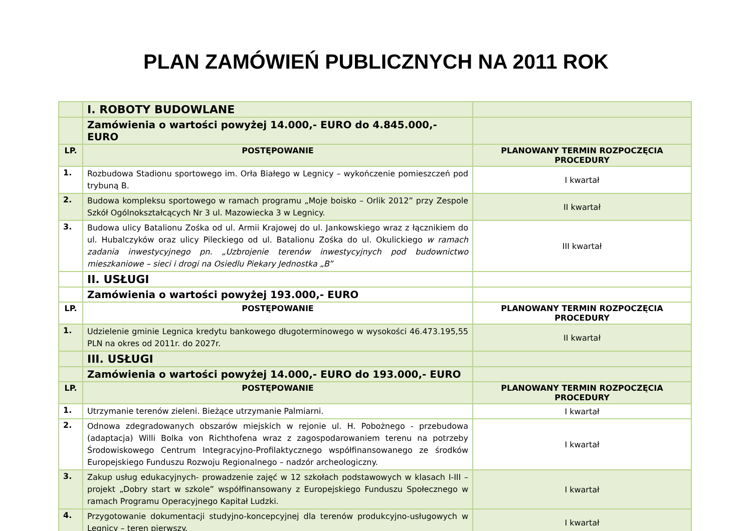PLAN ZAMÓWIEŃ PUBLICZNYCH NA 2011 ROK
| | I. ROBOTY BUDOWLANE | |
| | Zamówienia o wartości powyżej 14.000,- EURO do 4.845.000,- EURO | |
| LP. | POSTĘPOWANIE | PLANOWANY TERMIN ROZPOCZĘCIA PROCEDURY |
| 1. | Rozbudowa Stadionu sportowego im. Orła Białego w Legnicy – wykończenie pomieszczeń pod trybuną B. | I kwartał |
| 2. | Budowa kompleksu sportowego w ramach programu „Moje boisko – Orlik 2012” przy Zespole Szkół Ogólnokształcących Nr 3 ul. Mazowiecka 3 w Legnicy. | II kwartał |
| 3. | Budowa ulicy Batalionu Zośka od ul. Armii Krajowej do ul. Jankowskiego wraz z łącznikiem do ul. Hubalczyków oraz ulicy Pileckiego od ul. Batalionu Zośka do ul. Okulickiego w ramach zadania inwestycyjnego pn. „Uzbrojenie terenów inwestycyjnych pod budownictwo mieszkaniowe – sieci i drogi na Osiedlu Piekary Jednostka „B” | III kwartał |
| | II. USŁUGI | |
| | Zamówienia o wartości powyżej 193.000,- EURO | |
| LP. | POSTĘPOWANIE | PLANOWANY TERMIN ROZPOCZĘCIA PROCEDURY |
| 1. | Udzielenie gminie Legnica kredytu bankowego długoterminowego w wysokości 46.473.195,55 PLN na okres od 2011r. do 2027r. | II kwartał |
| | III. USŁUGI | |
| | Zamówienia o wartości powyżej 14.000,- EURO do 193.000,- EURO | |
| LP. | POSTĘPOWANIE | PLANOWANY TERMIN ROZPOCZĘCIA PROCEDURY |
| 1. | Utrzymanie terenów zieleni. Bieżące utrzymanie Palmiarni. | I kwartał |
| 2. | Odnowa zdegradowanych obszarów miejskich w rejonie ul. H. Pobożnego - przebudowa (adaptacja) Willi Bolka von Richthofena wraz z zagospodarowaniem terenu na potrzeby Środowiskowego Centrum Integracyjno-Profilaktycznego współfinansowanego ze środków Europejskiego Funduszu Rozwoju Regionalnego – nadzór archeologiczny. | I kwartał |
| 3. | Zakup usług edukacyjnych- prowadzenie zajęć w 12 szkołach podstawowych w klasach I-III – projekt „Dobry start w szkole” współfinansowany z Europejskiego Funduszu Społecznego w ramach Programu Operacyjnego Kapitał Ludzki. | I kwartał |
| 4. | Przygotowanie dokumentacji studyjno-koncepcyjnej dla terenów produkcyjno-usługowych w Legnicy – teren pierwszy. | I kwartał |